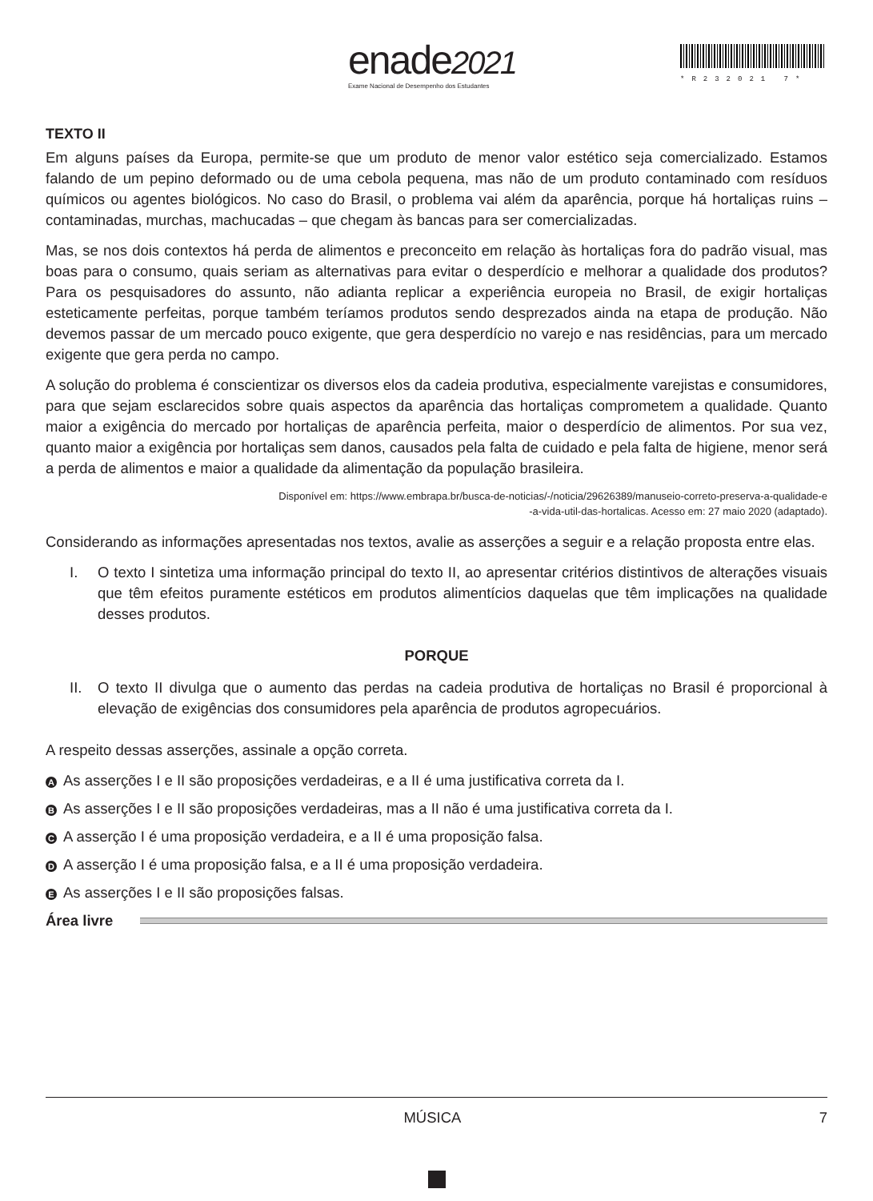enade2021
Exame Nacional de Desempenho dos Estudantes
*R232021 7*
TEXTO II
Em alguns países da Europa, permite-se que um produto de menor valor estético seja comercializado. Estamos falando de um pepino deformado ou de uma cebola pequena, mas não de um produto contaminado com resíduos químicos ou agentes biológicos. No caso do Brasil, o problema vai além da aparência, porque há hortaliças ruins – contaminadas, murchas, machucadas – que chegam às bancas para ser comercializadas.
Mas, se nos dois contextos há perda de alimentos e preconceito em relação às hortaliças fora do padrão visual, mas boas para o consumo, quais seriam as alternativas para evitar o desperdício e melhorar a qualidade dos produtos? Para os pesquisadores do assunto, não adianta replicar a experiência europeia no Brasil, de exigir hortaliças esteticamente perfeitas, porque também teríamos produtos sendo desprezados ainda na etapa de produção. Não devemos passar de um mercado pouco exigente, que gera desperdício no varejo e nas residências, para um mercado exigente que gera perda no campo.
A solução do problema é conscientizar os diversos elos da cadeia produtiva, especialmente varejistas e consumidores, para que sejam esclarecidos sobre quais aspectos da aparência das hortaliças comprometem a qualidade. Quanto maior a exigência do mercado por hortaliças de aparência perfeita, maior o desperdício de alimentos. Por sua vez, quanto maior a exigência por hortaliças sem danos, causados pela falta de cuidado e pela falta de higiene, menor será a perda de alimentos e maior a qualidade da alimentação da população brasileira.
Disponível em: https://www.embrapa.br/busca-de-noticias/-/noticia/29626389/manuseio-correto-preserva-a-qualidade-e
-a-vida-util-das-hortalicas. Acesso em: 27 maio 2020 (adaptado).
Considerando as informações apresentadas nos textos, avalie as asserções a seguir e a relação proposta entre elas.
I. O texto I sintetiza uma informação principal do texto II, ao apresentar critérios distintivos de alterações visuais que têm efeitos puramente estéticos em produtos alimentícios daquelas que têm implicações na qualidade desses produtos.
PORQUE
II. O texto II divulga que o aumento das perdas na cadeia produtiva de hortaliças no Brasil é proporcional à elevação de exigências dos consumidores pela aparência de produtos agropecuários.
A respeito dessas asserções, assinale a opção correta.
A As asserções I e II são proposições verdadeiras, e a II é uma justificativa correta da I.
B As asserções I e II são proposições verdadeiras, mas a II não é uma justificativa correta da I.
C A asserção I é uma proposição verdadeira, e a II é uma proposição falsa.
D A asserção I é uma proposição falsa, e a II é uma proposição verdadeira.
E As asserções I e II são proposições falsas.
Área livre
MÚSICA 7